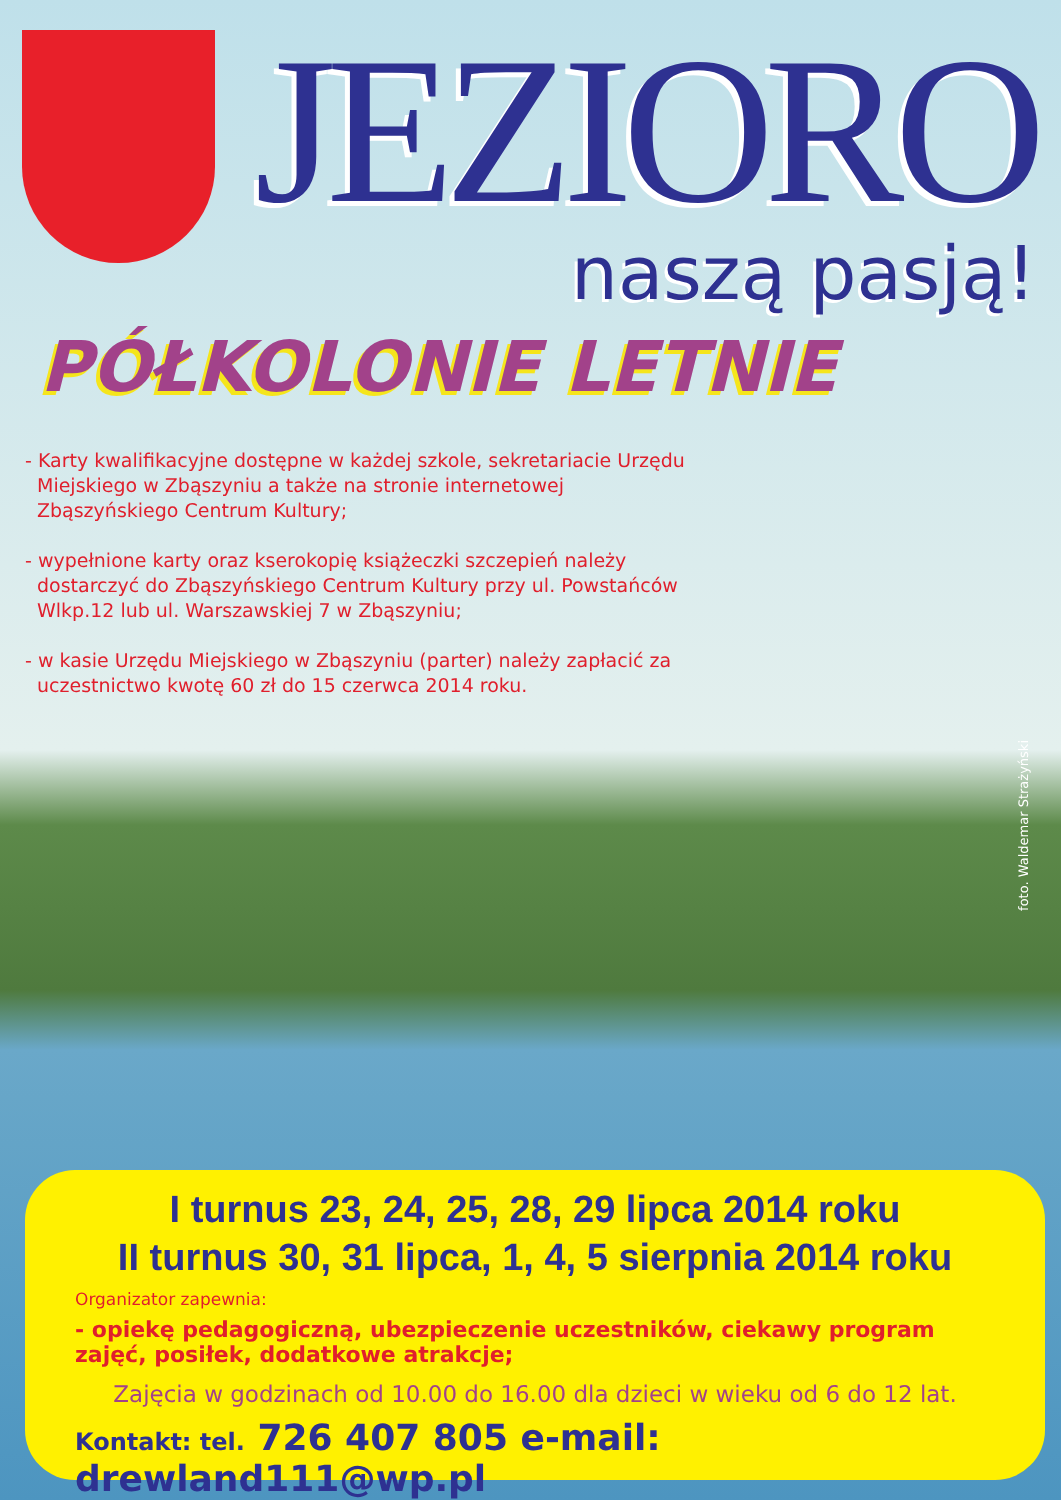JEZIORO
naszą pasją!
PÓŁKOLONIE LETNIE
- Karty kwalifikacyjne dostępne w każdej szkole, sekretariacie Urzędu Miejskiego w Zbąszyniu a także na stronie internetowej Zbąszyńskiego Centrum Kultury;
- wypełnione karty oraz kserokopię książeczki szczepień należy dostarczyć do Zbąszyńskiego Centrum Kultury przy ul. Powstańców Wlkp.12 lub ul. Warszawskiej 7 w Zbąszyniu;
- w kasie Urzędu Miejskiego w Zbąszyniu (parter) należy zapłacić za uczestnictwo kwotę 60 zł do 15 czerwca 2014 roku.
foto. Waldemar Strażyński
I turnus 23, 24, 25, 28, 29 lipca 2014 roku
II turnus 30, 31 lipca, 1, 4, 5 sierpnia 2014 roku
Organizator zapewnia:
- opiekę pedagogiczną, ubezpieczenie uczestników, ciekawy program zajęć, posiłek, dodatkowe atrakcje;
Zajęcia w godzinach od 10.00 do 16.00 dla dzieci w wieku od 6 do 12 lat.
Kontakt: tel. 726 407 805 e-mail: drewland111@wp.pl